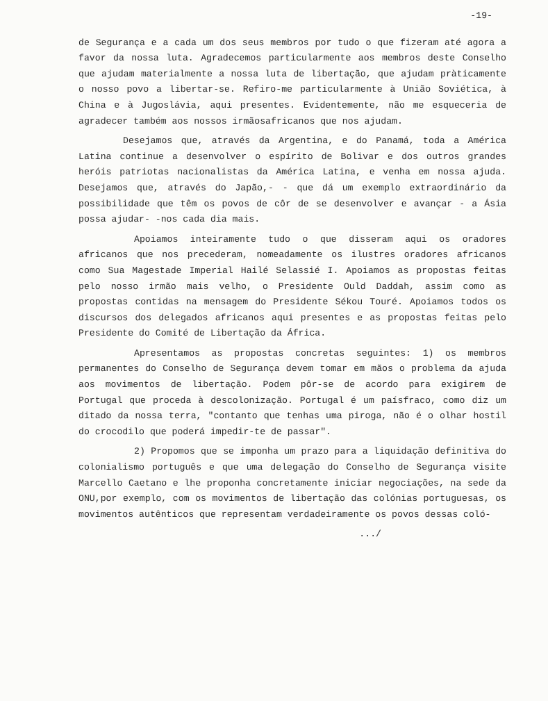-19-
de Segurança e a cada um dos seus membros por tudo o que fizeram até agora a favor da nossa luta. Agradecemos particularmente aos membros deste Conselho que ajudam materialmente a nossa luta de libertação, que ajudam pràticamente o nosso povo a libertar-se. Refiro-me particularmente à União Soviética, à China e à Jugoslávia, aqui presentes. Evidentemente, não me esqueceria de agradecer também aos nossos irmãosafricanos que nos ajudam.
Desejamos que, através da Argentina, e do Panamá, toda a América Latina continue a desenvolver o espírito de Bolivar e dos outros grandes heróis patriotas nacionalistas da América Latina, e venha em nossa ajuda. Desejamos que, através do Japão,- - que dá um exemplo extraordinário da possibilidade que têm os povos de côr de se desenvolver e avançar - a Ásia possa ajudar- -nos cada dia mais.
Apoiamos inteiramente tudo o que disseram aqui os oradores africanos que nos precederam, nomeadamente os ilustres oradores africanos como Sua Magestade Imperial Hailé Selassié I. Apoiamos as propostas feitas pelo nosso irmão mais velho, o Presidente Ould Daddah, assim como as propostas contidas na mensagem do Presidente Sékou Touré. Apoiamos todos os discursos dos delegados africanos aqui presentes e as propostas feitas pelo Presidente do Comité de Libertação da África.
Apresentamos as propostas concretas seguintes: 1) os membros permanentes do Conselho de Segurança devem tomar em mãos o problema da ajuda aos movimentos de libertação. Podem pôr-se de acordo para exigirem de Portugal que proceda à descolonização. Portugal é um paísfraco, como diz um ditado da nossa terra, "contanto que tenhas uma piroga, não é o olhar hostil do crocodilo que poderá impedir-te de passar".
2) Propomos que se imponha um prazo para a liquidação definitiva do colonialismo português e que uma delegação do Conselho de Segurança visite Marcello Caetano e lhe proponha concretamente iniciar negociações, na sede da ONU,por exemplo, com os movimentos de libertação das colónias portuguesas, os movimentos autênticos que representam verdadeiramente os povos dessas coló-
.../